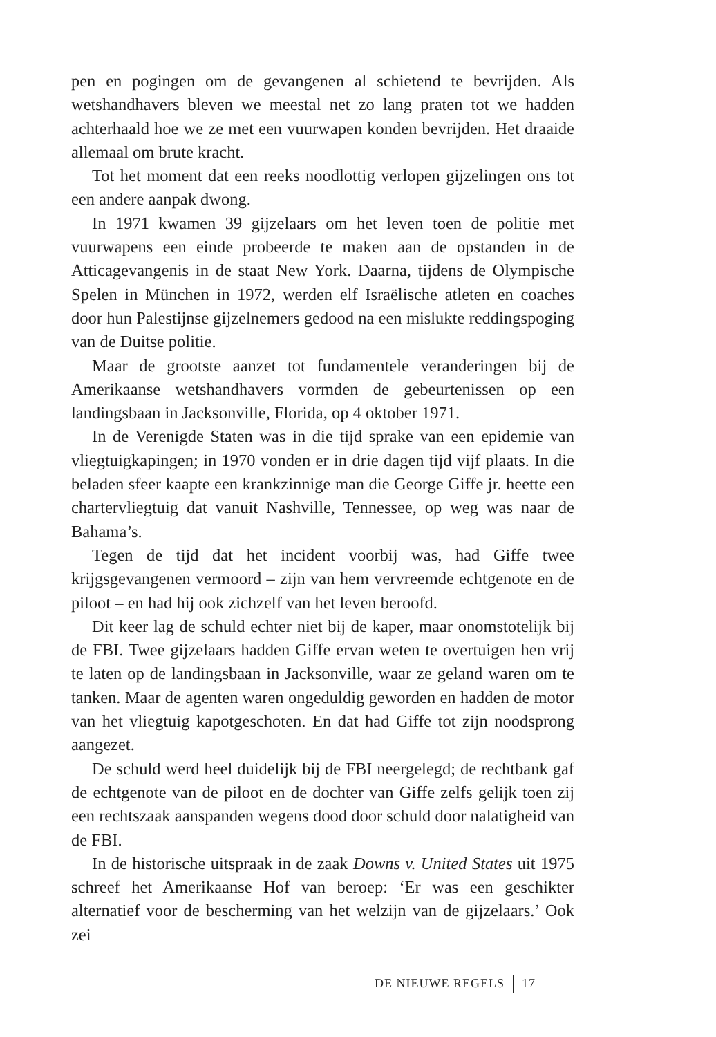pen en pogingen om de gevangenen al schietend te bevrijden. Als wetshandhavers bleven we meestal net zo lang praten tot we hadden achterhaald hoe we ze met een vuurwapen konden bevrijden. Het draaide allemaal om brute kracht.
Tot het moment dat een reeks noodlottig verlopen gijzelingen ons tot een andere aanpak dwong.
In 1971 kwamen 39 gijzelaars om het leven toen de politie met vuurwapens een einde probeerde te maken aan de opstanden in de Atticagevangenis in de staat New York. Daarna, tijdens de Olympische Spelen in München in 1972, werden elf Israëlische atleten en coaches door hun Palestijnse gijzelnemers gedood na een mislukte reddingspoging van de Duitse politie.
Maar de grootste aanzet tot fundamentele veranderingen bij de Amerikaanse wetshandhavers vormden de gebeurtenissen op een landingsbaan in Jacksonville, Florida, op 4 oktober 1971.
In de Verenigde Staten was in die tijd sprake van een epidemie van vliegtuigkapingen; in 1970 vonden er in drie dagen tijd vijf plaats. In die beladen sfeer kaapte een krankzinnige man die George Giffe jr. heette een chartervliegtuig dat vanuit Nashville, Tennessee, op weg was naar de Bahama’s.
Tegen de tijd dat het incident voorbij was, had Giffe twee krijgsgevangenen vermoord – zijn van hem vervreemde echtgenote en de piloot – en had hij ook zichzelf van het leven beroofd.
Dit keer lag de schuld echter niet bij de kaper, maar onomstotelijk bij de FBI. Twee gijzelaars hadden Giffe ervan weten te overtuigen hen vrij te laten op de landingsbaan in Jacksonville, waar ze geland waren om te tanken. Maar de agenten waren ongeduldig geworden en hadden de motor van het vliegtuig kapotgeschoten. En dat had Giffe tot zijn noodsprong aangezet.
De schuld werd heel duidelijk bij de FBI neergelegd; de rechtbank gaf de echtgenote van de piloot en de dochter van Giffe zelfs gelijk toen zij een rechtszaak aanspanden wegens dood door schuld door nalatigheid van de FBI.
In de historische uitspraak in de zaak Downs v. United States uit 1975 schreef het Amerikaanse Hof van beroep: ‘Er was een geschikter alternatief voor de bescherming van het welzijn van de gijzelaars.’ Ook zei
DE NIEUWE REGELS 17